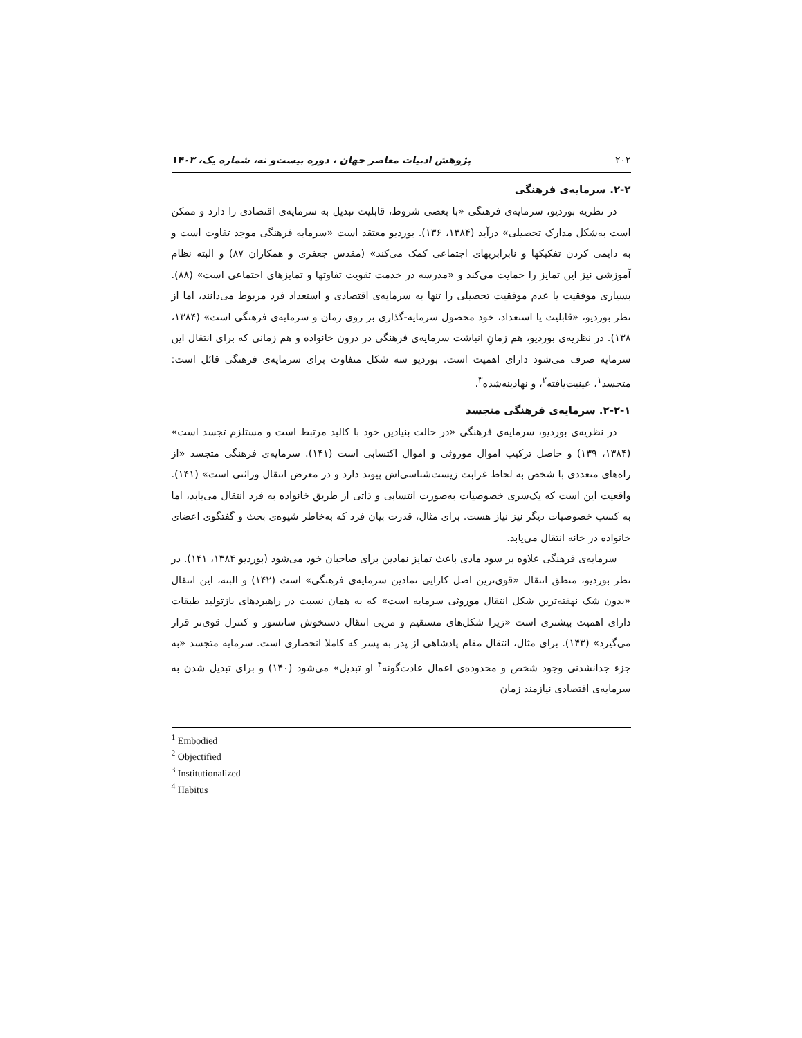۲۰۲ پژوهش ادبیات معاصر جهان ، دوره بیست‌و نه، شماره یک، ۱۴۰۳
۲-۲. سرمایه‌ی فرهنگی
در نظریه بوردیو، سرمایه‌ی فرهنگی «با بعضی شروط، قابلیت تبدیل به سرمایه‌ی اقتصادی را دارد و ممکن است به‌شکل مدارک تحصیلی» درآید (۱۳۸۴، ۱۳۶). بوردیو معتقد است «سرمایه فرهنگی موجد تفاوت است و به دایمی کردن تفکیکها و نابرابریهای اجتماعی کمک می‌کند» (مقدس جعفری و همکاران ۸۷) و البته نظام آموزشی نیز این تمایز را حمایت می‌کند و «مدرسه در خدمت تقویت تفاوتها و تمایزهای اجتماعی است» (۸۸). بسیاری موفقیت یا عدم موفقیت تحصیلی را تنها به سرمایه‌ی اقتصادی و استعداد فرد مربوط می‌دانند، اما از نظر بوردیو، «قابلیت یا استعداد، خود محصول سرمایه-گذاری بر روی زمان و سرمایه‌ی فرهنگی است» (۱۳۸۴، ۱۳۸). در نظریه‌ی بوردیو، هم زمانِ انباشت سرمایه‌ی فرهنگی در درون خانواده و هم زمانی که برای انتقال این سرمایه صرف می‌شود دارای اهمیت است. بوردیو سه شکل متفاوت برای سرمایه‌ی فرهنگی قائل است: متجسد<sup>۱</sup>، عینیت‌یافته<sup>۲</sup>، و نهادینه‌شده<sup>۳</sup>.
۲-۲-۱. سرمایه‌ی فرهنگی متجسد
در نظریه‌ی بوردیو، سرمایه‌ی فرهنگی «در حالت بنیادین خود با کالبد مرتبط است و مستلزم تجسد است» (۱۳۸۴، ۱۳۹) و حاصل ترکیب اموال موروثی و اموال اکتسابی است (۱۴۱). سرمایه‌ی فرهنگی متجسد «از راه‌های متعددی با شخص به لحاظ غرابت زیست‌شناسی‌اش پیوند دارد و در معرض انتقال وراثتی است» (۱۴۱). واقعیت این است که یک‌سری خصوصیات به‌صورت انتسابی و ذاتی از طریق خانواده به فرد انتقال می‌یابد، اما به کسب خصوصیات دیگر نیز نیاز هست. برای مثال، قدرت بیان فرد که به‌خاطر شیوه‌ی بحث و گفتگوی اعضای خانواده در خانه انتقال می‌یابد.
سرمایه‌ی فرهنگی علاوه بر سود مادی باعث تمایز نمادین برای صاحبان خود می‌شود (بوردیو ۱۳۸۴، ۱۴۱). در نظر بوردیو، منطق انتقال «قوی‌ترین اصل کارایی نمادین سرمایه‌ی فرهنگی» است (۱۴۲) و البته، این انتقال «بدون شک نهفته‌ترین شکل انتقال موروثی سرمایه است» که به همان نسبت در راهبردهای بازتولید طبقات دارای اهمیت بیشتری است «زیرا شکل‌های مستقیم و مریی انتقال دستخوش سانسور و کنترل قوی‌تر قرار می‌گیرد» (۱۴۳). برای مثال، انتقال مقام پادشاهی از پدر به پسر که کاملا انحصاری است. سرمایه متجسد «به جزء جدانشدنی وجود شخص و محدوده‌ی اعمال عادت‌گونه<sup>۴</sup> او تبدیل» می‌شود (۱۴۰) و برای تبدیل شدن به سرمایه‌ی اقتصادی نیازمند زمان
<sup>1</sup> Embodied
<sup>2</sup> Objectified
<sup>3</sup> Institutionalized
<sup>4</sup> Habitus